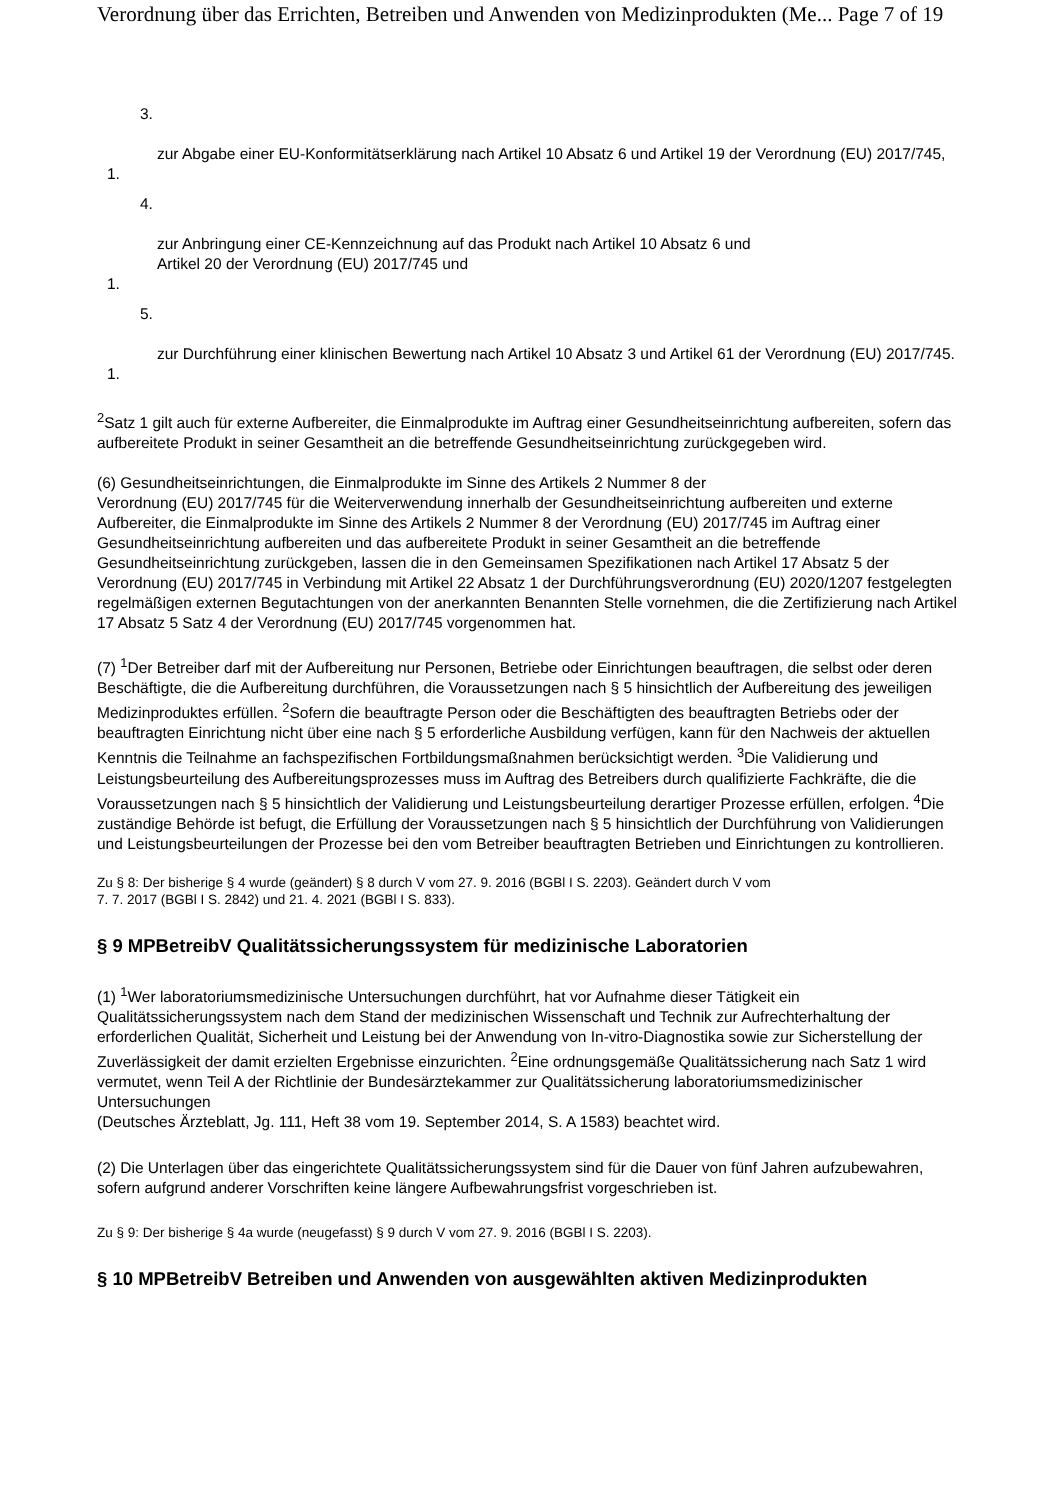Verordnung über das Errichten, Betreiben und Anwenden von Medizinprodukten (Me... Page 7 of 19
3.
zur Abgabe einer EU-Konformitätserklärung nach Artikel 10 Absatz 6 und Artikel 19 der Verordnung (EU) 2017/745,
1.
4.
zur Anbringung einer CE-Kennzeichnung auf das Produkt nach Artikel 10 Absatz 6 und
Artikel 20 der Verordnung (EU) 2017/745 und
1.
5.
zur Durchführung einer klinischen Bewertung nach Artikel 10 Absatz 3 und Artikel 61 der Verordnung (EU) 2017/745.
1.
<sup>2</sup> Satz 1 gilt auch für externe Aufbereiter, die Einmalprodukte im Auftrag einer Gesundheitseinrichtung aufbereiten, sofern das aufbereitete Produkt in seiner Gesamtheit an die betreffende Gesundheitseinrichtung zurückgegeben wird.
(6) Gesundheitseinrichtungen, die Einmalprodukte im Sinne des Artikels 2 Nummer 8 der
Verordnung (EU) 2017/745 für die Weiterverwendung innerhalb der Gesundheitseinrichtung aufbereiten und externe Aufbereiter, die Einmalprodukte im Sinne des Artikels 2 Nummer 8 der Verordnung (EU) 2017/745 im Auftrag einer Gesundheitseinrichtung aufbereiten und das aufbereitete Produkt in seiner Gesamtheit an die betreffende Gesundheitseinrichtung zurückgeben, lassen die in den Gemeinsamen Spezifikationen nach Artikel 17 Absatz 5 der Verordnung (EU) 2017/745 in Verbindung mit Artikel 22 Absatz 1 der Durchführungsverordnung (EU) 2020/1207 festgelegten regelmäßigen externen Begutachtungen von der anerkannten Benannten Stelle vornehmen, die die Zertifizierung nach Artikel 17 Absatz 5 Satz 4 der Verordnung (EU) 2017/745 vorgenommen hat.
(7) <sup>1</sup>Der Betreiber darf mit der Aufbereitung nur Personen, Betriebe oder Einrichtungen beauftragen, die selbst oder deren Beschäftigte, die die Aufbereitung durchführen, die Voraussetzungen nach § 5 hinsichtlich der Aufbereitung des jeweiligen Medizinproduktes erfüllen. <sup>2</sup>Sofern die beauftragte Person oder die Beschäftigten des beauftragten Betriebs oder der beauftragten Einrichtung nicht über eine nach § 5 erforderliche Ausbildung verfügen, kann für den Nachweis der aktuellen Kenntnis die Teilnahme an fachspezifischen Fortbildungsmaßnahmen berücksichtigt werden. <sup>3</sup>Die Validierung und Leistungsbeurteilung des Aufbereitungsprozesses muss im Auftrag des Betreibers durch qualifizierte Fachkräfte, die die Voraussetzungen nach § 5 hinsichtlich der Validierung und Leistungsbeurteilung derartiger Prozesse erfüllen, erfolgen. <sup>4</sup>Die zuständige Behörde ist befugt, die Erfüllung der Voraussetzungen nach § 5 hinsichtlich der Durchführung von Validierungen und Leistungsbeurteilungen der Prozesse bei den vom Betreiber beauftragten Betrieben und Einrichtungen zu kontrollieren.
Zu § 8: Der bisherige § 4 wurde (geändert) § 8 durch V vom 27. 9. 2016 (BGBl I S. 2203). Geändert durch V vom
7. 7. 2017 (BGBl I S. 2842) und 21. 4. 2021 (BGBl I S. 833).
§ 9 MPBetreibV Qualitätssicherungssystem für medizinische Laboratorien
(1) <sup>1</sup>Wer laboratoriumsmedizinische Untersuchungen durchführt, hat vor Aufnahme dieser Tätigkeit ein Qualitätssicherungssystem nach dem Stand der medizinischen Wissenschaft und Technik zur Aufrechterhaltung der erforderlichen Qualität, Sicherheit und Leistung bei der Anwendung von In-vitro-Diagnostika sowie zur Sicherstellung der Zuverlässigkeit der damit erzielten Ergebnisse einzurichten. <sup>2</sup>Eine ordnungsgemäße Qualitätssicherung nach Satz 1 wird vermutet, wenn Teil A der Richtlinie der Bundesärztekammer zur Qualitätssicherung laboratoriumsmedizinischer Untersuchungen
(Deutsches Ärzteblatt, Jg. 111, Heft 38 vom 19. September 2014, S. A 1583) beachtet wird.
(2) Die Unterlagen über das eingerichtete Qualitätssicherungssystem sind für die Dauer von fünf Jahren aufzubewahren, sofern aufgrund anderer Vorschriften keine längere Aufbewahrungsfrist vorgeschrieben ist.
Zu § 9: Der bisherige § 4a wurde (neugefasst) § 9 durch V vom 27. 9. 2016 (BGBl I S. 2203).
§ 10 MPBetreibV Betreiben und Anwenden von ausgewählten aktiven Medizinprodukten